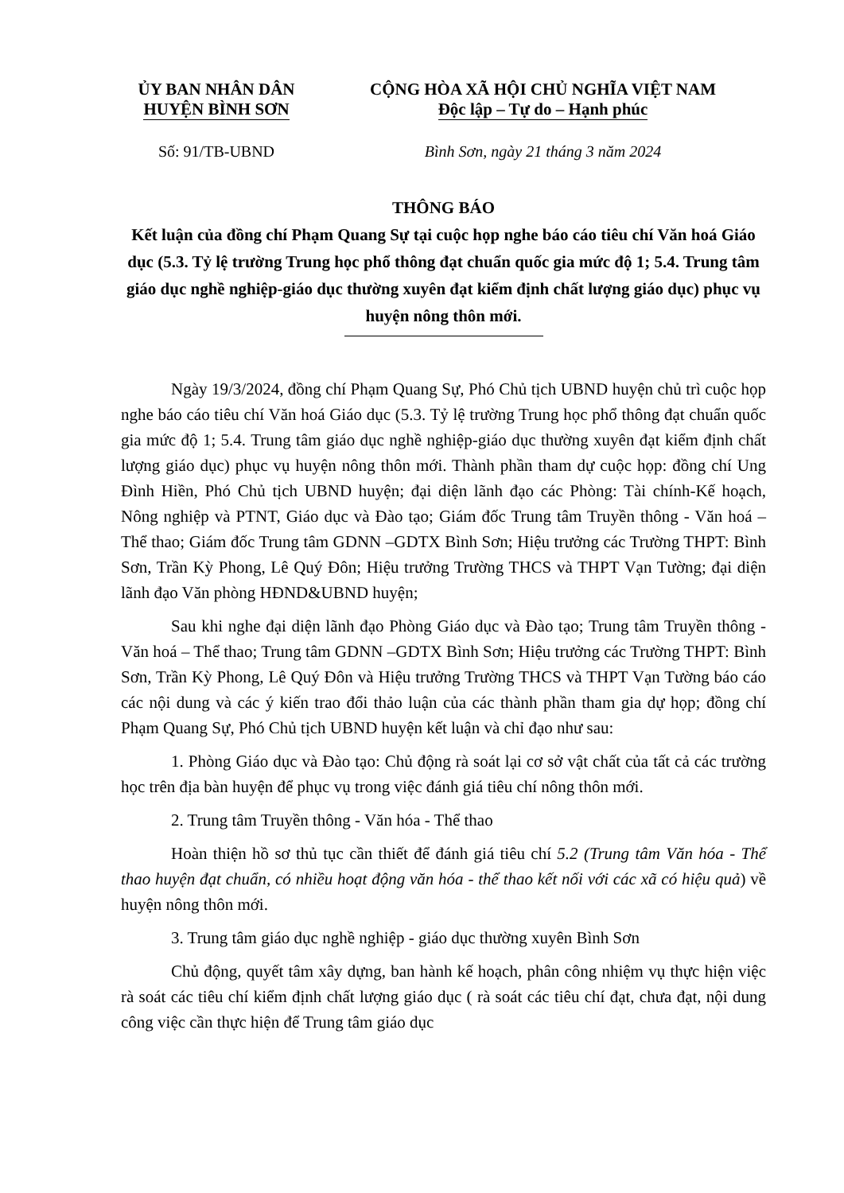ỦY BAN NHÂN DÂN
HUYỆN BÌNH SƠN
CỘNG HÒA XÃ HỘI CHỦ NGHĨA VIỆT NAM
Độc lập – Tự do – Hạnh phúc
Số: 91/TB-UBND Bình Sơn, ngày 21 tháng 3 năm 2024
THÔNG BÁO
Kết luận của đồng chí Phạm Quang Sự tại cuộc họp nghe báo cáo tiêu chí Văn hoá Giáo dục (5.3. Tỷ lệ trường Trung học phổ thông đạt chuẩn quốc gia mức độ 1; 5.4. Trung tâm giáo dục nghề nghiệp-giáo dục thường xuyên đạt kiểm định chất lượng giáo dục) phục vụ huyện nông thôn mới.
Ngày 19/3/2024, đồng chí Phạm Quang Sự, Phó Chủ tịch UBND huyện chủ trì cuộc họp nghe báo cáo tiêu chí Văn hoá Giáo dục (5.3. Tỷ lệ trường Trung học phổ thông đạt chuẩn quốc gia mức độ 1; 5.4. Trung tâm giáo dục nghề nghiệp-giáo dục thường xuyên đạt kiểm định chất lượng giáo dục) phục vụ huyện nông thôn mới. Thành phần tham dự cuộc họp: đồng chí Ung Đình Hiền, Phó Chủ tịch UBND huyện; đại diện lãnh đạo các Phòng: Tài chính-Kế hoạch, Nông nghiệp và PTNT, Giáo dục và Đào tạo; Giám đốc Trung tâm Truyền thông - Văn hoá – Thể thao; Giám đốc Trung tâm GDNN –GDTX Bình Sơn; Hiệu trưởng các Trường THPT: Bình Sơn, Trần Kỳ Phong, Lê Quý Đôn; Hiệu trưởng Trường THCS và THPT Vạn Tường; đại diện lãnh đạo Văn phòng HĐND&UBND huyện;
Sau khi nghe đại diện lãnh đạo Phòng Giáo dục và Đào tạo; Trung tâm Truyền thông - Văn hoá – Thể thao; Trung tâm GDNN –GDTX Bình Sơn; Hiệu trưởng các Trường THPT: Bình Sơn, Trần Kỳ Phong, Lê Quý Đôn và Hiệu trưởng Trường THCS và THPT Vạn Tường báo cáo các nội dung và các ý kiến trao đổi thảo luận của các thành phần tham gia dự họp; đồng chí Phạm Quang Sự, Phó Chủ tịch UBND huyện kết luận và chỉ đạo như sau:
1. Phòng Giáo dục và Đào tạo: Chủ động rà soát lại cơ sở vật chất của tất cả các trường học trên địa bàn huyện để phục vụ trong việc đánh giá tiêu chí nông thôn mới.
2. Trung tâm Truyền thông - Văn hóa - Thể thao
Hoàn thiện hồ sơ thủ tục cần thiết để đánh giá tiêu chí 5.2 (Trung tâm Văn hóa - Thể thao huyện đạt chuẩn, có nhiều hoạt động văn hóa - thể thao kết nối với các xã có hiệu quả) về huyện nông thôn mới.
3. Trung tâm giáo dục nghề nghiệp - giáo dục thường xuyên Bình Sơn
Chủ động, quyết tâm xây dựng, ban hành kế hoạch, phân công nhiệm vụ thực hiện việc rà soát các tiêu chí kiểm định chất lượng giáo dục ( rà soát các tiêu chí đạt, chưa đạt, nội dung công việc cần thực hiện để Trung tâm giáo dục